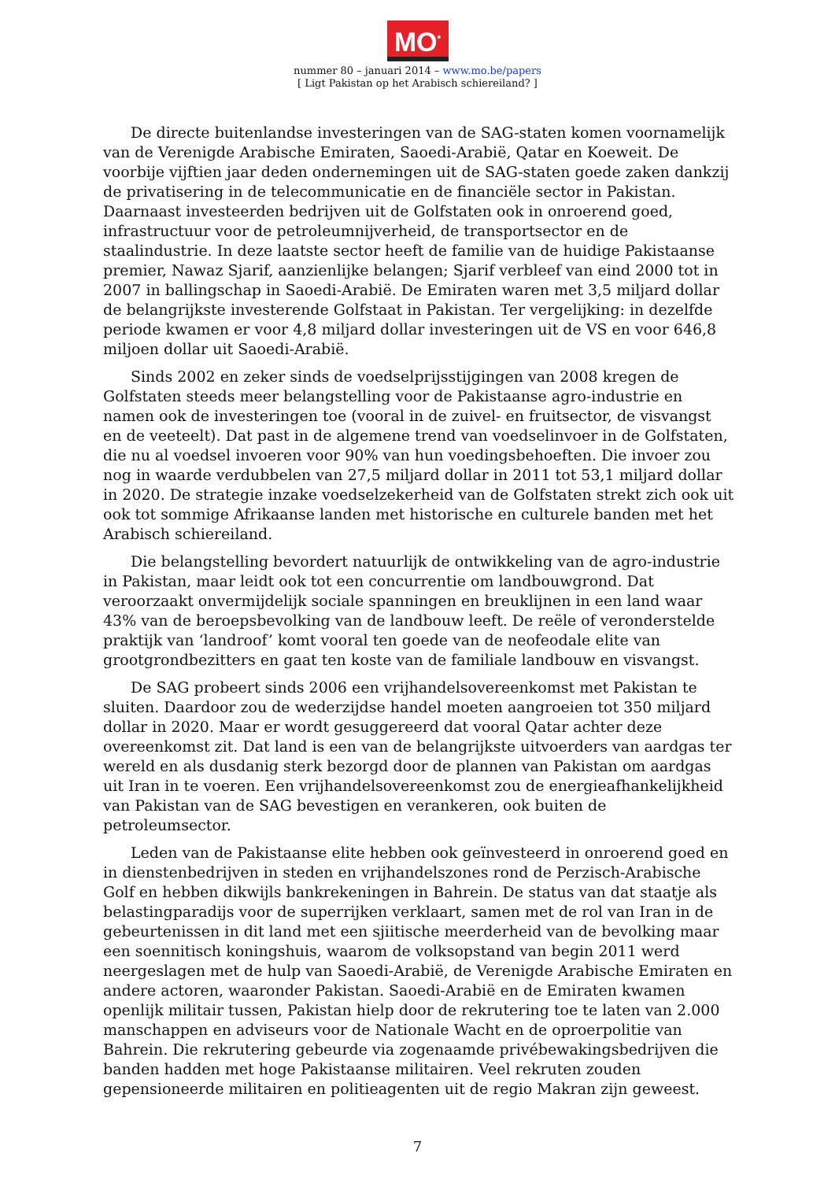MO<sup>*</sup>
nummer 80 – januari 2014 – www.mo.be/papers
[ Ligt Pakistan op het Arabisch schiereiland? ]
De directe buitenlandse investeringen van de SAG-staten komen voornamelijk van de Verenigde Arabische Emiraten, Saoedi-Arabië, Qatar en Koeweit. De voorbije vijftien jaar deden ondernemingen uit de SAG-staten goede zaken dankzij de privatisering in de telecommunicatie en de financiële sector in Pakistan. Daarnaast investeerden bedrijven uit de Golfstaten ook in onroerend goed, infrastructuur voor de petroleumnijverheid, de transportsector en de staalindustrie. In deze laatste sector heeft de familie van de huidige Pakistaanse premier, Nawaz Sjarif, aanzienlijke belangen; Sjarif verbleef van eind 2000 tot in 2007 in ballingschap in Saoedi-Arabië. De Emiraten waren met 3,5 miljard dollar de belangrijkste investerende Golfstaat in Pakistan. Ter vergelijking: in dezelfde periode kwamen er voor 4,8 miljard dollar investeringen uit de VS en voor 646,8 miljoen dollar uit Saoedi-Arabië.
Sinds 2002 en zeker sinds de voedselprijsstijgingen van 2008 kregen de Golfstaten steeds meer belangstelling voor de Pakistaanse agro-industrie en namen ook de investeringen toe (vooral in de zuivel- en fruitsector, de visvangst en de veeteelt). Dat past in de algemene trend van voedselinvoer in de Golfstaten, die nu al voedsel invoeren voor 90% van hun voedingsbehoeften. Die invoer zou nog in waarde verdubbelen van 27,5 miljard dollar in 2011 tot 53,1 miljard dollar in 2020. De strategie inzake voedselzekerheid van de Golfstaten strekt zich ook uit ook tot sommige Afrikaanse landen met historische en culturele banden met het Arabisch schiereiland.
Die belangstelling bevordert natuurlijk de ontwikkeling van de agro-industrie in Pakistan, maar leidt ook tot een concurrentie om landbouwgrond. Dat veroorzaakt onvermijdelijk sociale spanningen en breuklijnen in een land waar 43% van de beroepsbevolking van de landbouw leeft. De reële of veronderstelde praktijk van ‘landroof’ komt vooral ten goede van de neofeodale elite van grootgrondbezitters en gaat ten koste van de familiale landbouw en visvangst.
De SAG probeert sinds 2006 een vrijhandelsovereenkomst met Pakistan te sluiten. Daardoor zou de wederzijdse handel moeten aangroeien tot 350 miljard dollar in 2020. Maar er wordt gesuggereerd dat vooral Qatar achter deze overeenkomst zit. Dat land is een van de belangrijkste uitvoerders van aardgas ter wereld en als dusdanig sterk bezorgd door de plannen van Pakistan om aardgas uit Iran in te voeren. Een vrijhandelsovereenkomst zou de energieafhankelijkheid van Pakistan van de SAG bevestigen en verankeren, ook buiten de petroleumsector.
Leden van de Pakistaanse elite hebben ook geïnvesteerd in onroerend goed en in dienstenbedrijven in steden en vrijhandelszones rond de Perzisch-Arabische Golf en hebben dikwijls bankrekeningen in Bahrein. De status van dat staatje als belastingparadijs voor de superrijken verklaart, samen met de rol van Iran in de gebeurtenissen in dit land met een sjiitische meerderheid van de bevolking maar een soennitisch koningshuis, waarom de volksopstand van begin 2011 werd neergeslagen met de hulp van Saoedi-Arabië, de Verenigde Arabische Emiraten en andere actoren, waaronder Pakistan. Saoedi-Arabië en de Emiraten kwamen openlijk militair tussen, Pakistan hielp door de rekrutering toe te laten van 2.000 manschappen en adviseurs voor de Nationale Wacht en de oproerpolitie van Bahrein. Die rekrutering gebeurde via zogenaamde privébewakingsbedrijven die banden hadden met hoge Pakistaanse militairen. Veel rekruten zouden gepensioneerde militairen en politieagenten uit de regio Makran zijn geweest.
7